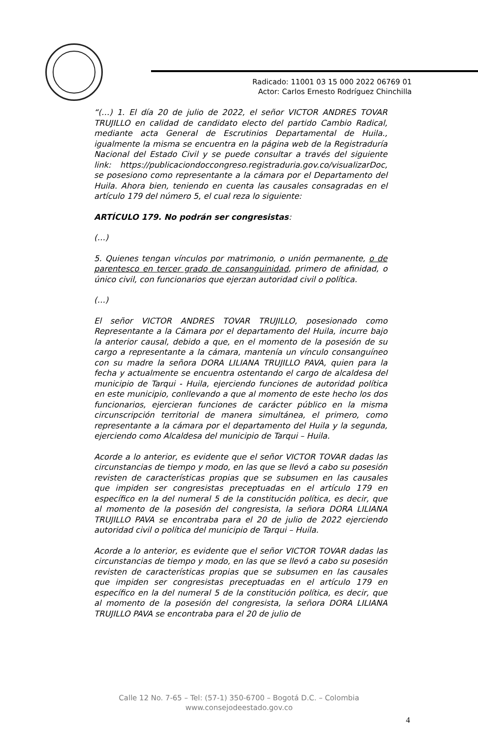Radicado: 11001 03 15 000 2022 06769 01
Actor: Carlos Ernesto Rodríguez Chinchilla
“(…) 1. El día 20 de julio de 2022, el señor VICTOR ANDRES TOVAR TRUJILLO en calidad de candidato electo del partido Cambio Radical, mediante acta General de Escrutinios Departamental de Huila., igualmente la misma se encuentra en la página web de la Registraduría Nacional del Estado Civil y se puede consultar a través del siguiente link: https://publicaciondoccongreso.registraduria.gov.co/visualizarDoc, se posesiono como representante a la cámara por el Departamento del Huila. Ahora bien, teniendo en cuenta las causales consagradas en el artículo 179 del número 5, el cual reza lo siguiente:
ARTÍCULO 179. No podrán ser congresistas:
(…)
5. Quienes tengan vínculos por matrimonio, o unión permanente, o de parentesco en tercer grado de consanguinidad, primero de afinidad, o único civil, con funcionarios que ejerzan autoridad civil o política.
(…)
El señor VICTOR ANDRES TOVAR TRUJILLO, posesionado como Representante a la Cámara por el departamento del Huila, incurre bajo la anterior causal, debido a que, en el momento de la posesión de su cargo a representante a la cámara, mantenía un vínculo consanguíneo con su madre la señora DORA LILIANA TRUJILLO PAVA, quien para la fecha y actualmente se encuentra ostentando el cargo de alcaldesa del municipio de Tarqui - Huila, ejerciendo funciones de autoridad política en este municipio, conllevando a que al momento de este hecho los dos funcionarios, ejercieran funciones de carácter público en la misma circunscripción territorial de manera simultánea, el primero, como representante a la cámara por el departamento del Huila y la segunda, ejerciendo como Alcaldesa del municipio de Tarqui – Huila.
Acorde a lo anterior, es evidente que el señor VICTOR TOVAR dadas las circunstancias de tiempo y modo, en las que se llevó a cabo su posesión revisten de características propias que se subsumen en las causales que impiden ser congresistas preceptuadas en el artículo 179 en específico en la del numeral 5 de la constitución política, es decir, que al momento de la posesión del congresista, la señora DORA LILIANA TRUJILLO PAVA se encontraba para el 20 de julio de 2022 ejerciendo autoridad civil o política del municipio de Tarqui – Huila.
Acorde a lo anterior, es evidente que el señor VICTOR TOVAR dadas las circunstancias de tiempo y modo, en las que se llevó a cabo su posesión revisten de características propias que se subsumen en las causales que impiden ser congresistas preceptuadas en el artículo 179 en específico en la del numeral 5 de la constitución política, es decir, que al momento de la posesión del congresista, la señora DORA LILIANA TRUJILLO PAVA se encontraba para el 20 de julio de
Calle 12 No. 7-65 – Tel: (57-1) 350-6700 – Bogotá D.C. – Colombia
www.consejodeestado.gov.co
4